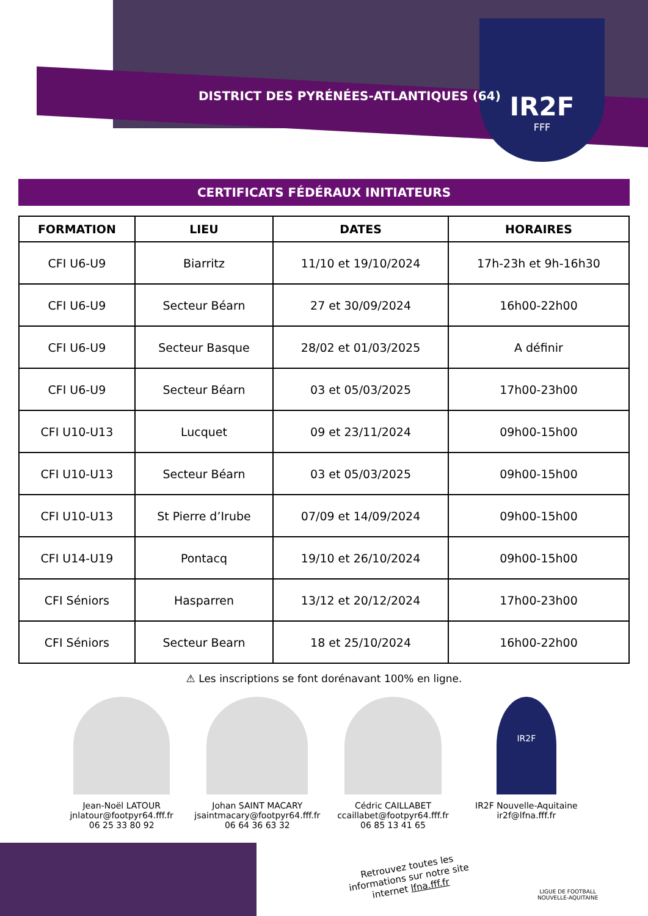IR2F
FFF
DISTRICT DES PYRÉNÉES-ATLANTIQUES (64)
CERTIFICATS FÉDÉRAUX INITIATEURS
| FORMATION | LIEU | DATES | HORAIRES |
| --- | --- | --- | --- |
| CFI U6-U9 | Biarritz | 11/10 et 19/10/2024 | 17h-23h et 9h-16h30 |
| CFI U6-U9 | Secteur Béarn | 27 et 30/09/2024 | 16h00-22h00 |
| CFI U6-U9 | Secteur Basque | 28/02 et 01/03/2025 | A définir |
| CFI U6-U9 | Secteur Béarn | 03 et 05/03/2025 | 17h00-23h00 |
| CFI U10-U13 | Lucquet | 09 et 23/11/2024 | 09h00-15h00 |
| CFI U10-U13 | Secteur Béarn | 03 et 05/03/2025 | 09h00-15h00 |
| CFI U10-U13 | St Pierre d’Irube | 07/09 et 14/09/2024 | 09h00-15h00 |
| CFI U14-U19 | Pontacq | 19/10 et 26/10/2024 | 09h00-15h00 |
| CFI Séniors | Hasparren | 13/12 et 20/12/2024 | 17h00-23h00 |
| CFI Séniors | Secteur Bearn | 18 et 25/10/2024 | 16h00-22h00 |
⚠ Les inscriptions se font dorénavant 100% en ligne.
Jean-Noël LATOUR
jnlatour@footpyr64.fff.fr
06 25 33 80 92
Johan SAINT MACARY
jsaintmacary@footpyr64.fff.fr
06 64 36 63 32
Cédric CAILLABET
ccaillabet@footpyr64.fff.fr
06 85 13 41 65
IR2F
IR2F Nouvelle-Aquitaine
ir2f@lfna.fff.fr
Retrouvez toutes les
informations sur notre site
internet lfna.fff.fr
LIGUE DE FOOTBALL
NOUVELLE-AQUITAINE